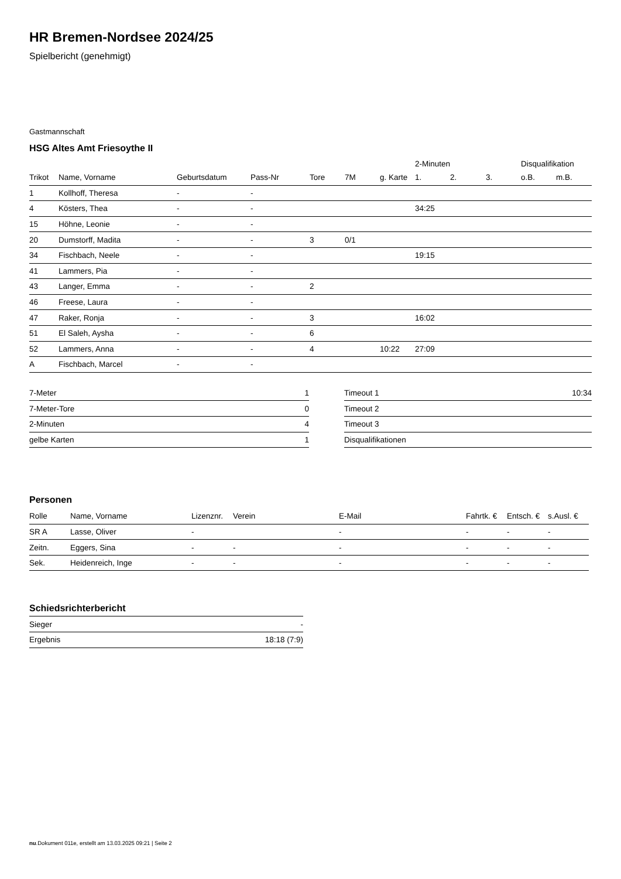HR Bremen-Nordsee 2024/25
Spielbericht (genehmigt)
Gastmannschaft
HSG Altes Amt Friesoythe II
| | | | | | | | 2-Minuten | | | Disqualifikation | |
| --- | --- | --- | --- | --- | --- | --- | --- | --- | --- | --- | --- |
| Trikot | Name, Vorname | Geburtsdatum | Pass-Nr | Tore | 7M | g. Karte | 1. | 2. | 3. | o.B. | m.B. |
| 1 | Kollhoff, Theresa | - | - | | | | | | | | |
| 4 | Kösters, Thea | - | - | | | | 34:25 | | | | |
| 15 | Höhne, Leonie | - | - | | | | | | | | |
| 20 | Dumstorff, Madita | - | - | 3 | 0/1 | | | | | | |
| 34 | Fischbach, Neele | - | - | | | | 19:15 | | | | |
| 41 | Lammers, Pia | - | - | | | | | | | | |
| 43 | Langer, Emma | - | - | 2 | | | | | | | |
| 46 | Freese, Laura | - | - | | | | | | | | |
| 47 | Raker, Ronja | - | - | 3 | | | 16:02 | | | | |
| 51 | El Saleh, Aysha | - | - | 6 | | | | | | | |
| 52 | Lammers, Anna | - | - | 4 | | 10:22 | 27:09 | | | | |
| A | Fischbach, Marcel | - | - | | | | | | | | |
| 7-Meter | 1 |
| 7-Meter-Tore | 0 |
| 2-Minuten | 4 |
| gelbe Karten | 1 |
| Timeout 1 | 10:34 |
| Timeout 2 | |
| Timeout 3 | |
| Disqualifikationen | |
Personen
| Rolle | Name, Vorname | Lizenznr. | Verein | E-Mail | Fahrtk. € | Entsch. € | s.Ausl. € |
| --- | --- | --- | --- | --- | --- | --- | --- |
| SR A | Lasse, Oliver | - | | - | - | - | - |
| Zeitn. | Eggers, Sina | - | - | - | - | - | - |
| Sek. | Heidenreich, Inge | - | - | - | - | - | - |
Schiedsrichterbericht
| Sieger | - |
| Ergebnis | 18:18 (7:9) |
nu.Dokument 011e, erstellt am 13.03.2025 09:21 | Seite 2